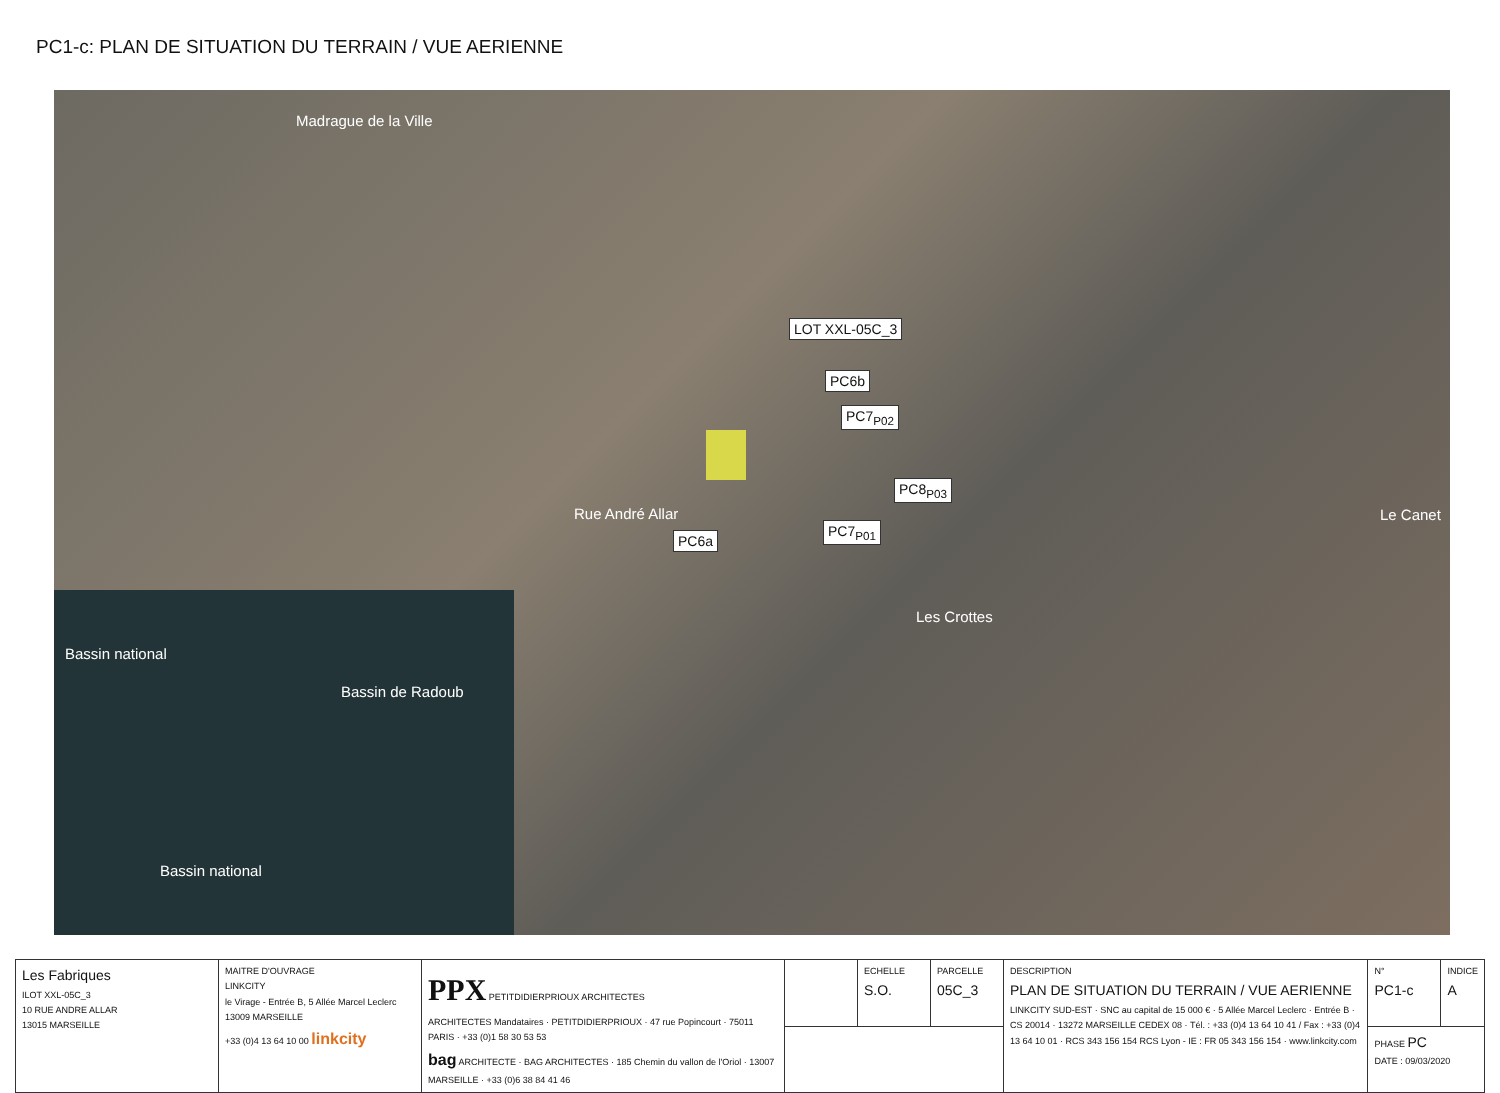PC1-c: PLAN DE SITUATION DU TERRAIN / VUE AERIENNE
Madrague de la Ville
LOT XXL-05C_3
PC6b
PC7<sub>P02</sub>
PC8<sub>P03</sub>
Rue André Allar
PC6a
PC7<sub>P01</sub>
Le Canet
Les Crottes
Bassin national
Bassin de Radoub
Bassin national
| Les Fabriques ILOT XXL-05C_3 10 RUE ANDRE ALLAR 13015 MARSEILLE | MAITRE D'OUVRAGE LINKCITY le Virage - Entrée B, 5 Allée Marcel Leclerc 13009 MARSEILLE +33 (0)4 13 64 10 00 linkcity | PPX PETITDIDIERPRIOUX ARCHITECTES ARCHITECTES Mandataires · PETITDIDIERPRIOUX · 47 rue Popincourt · 75011 PARIS · +33 (0)1 58 30 53 53 bag ARCHITECTE · BAG ARCHITECTES · 185 Chemin du vallon de l'Oriol · 13007 MARSEILLE · +33 (0)6 38 84 41 46 | | ECHELLE S.O. | PARCELLE 05C_3 | DESCRIPTION PLAN DE SITUATION DU TERRAIN / VUE AERIENNE LINKCITY SUD-EST · SNC au capital de 15 000 € · 5 Allée Marcel Leclerc · Entrée B · CS 20014 · 13272 MARSEILLE CEDEX 08 · Tél. : +33 (0)4 13 64 10 41 / Fax : +33 (0)4 13 64 10 01 · RCS 343 156 154 RCS Lyon - IE : FR 05 343 156 154 · www.linkcity.com | N° PC1-c | INDICE A |
| | | | | | | | PHASE PC DATE : 09/03/2020 | |